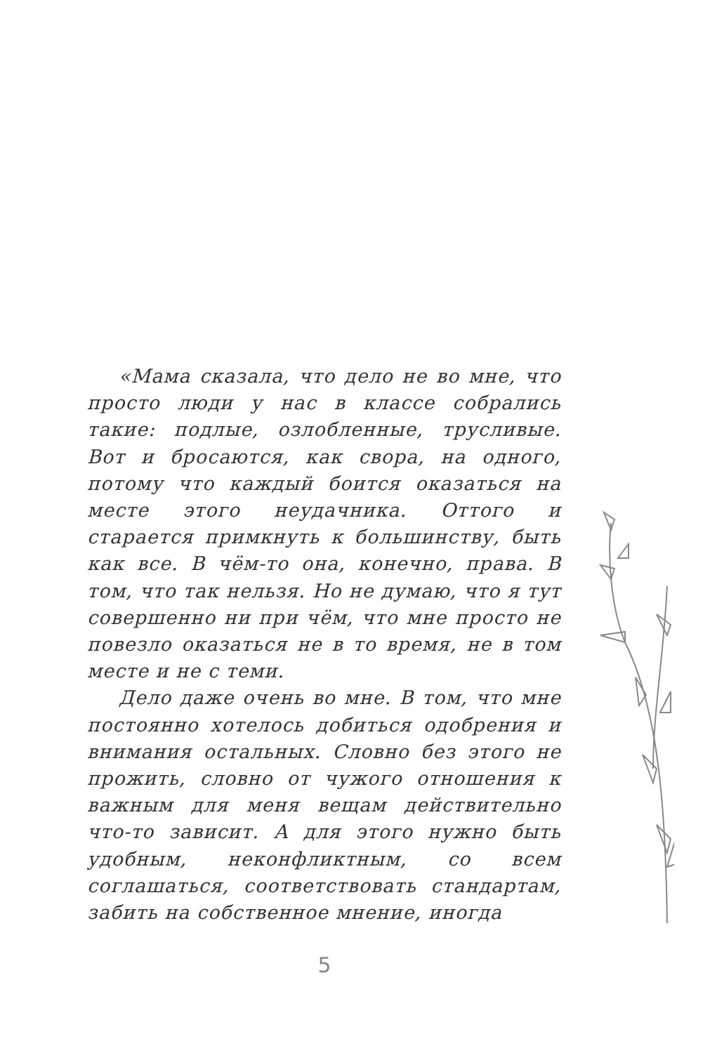«Мама сказала, что дело не во мне, что просто люди у нас в классе собрались такие: подлые, озлобленные, трусливые. Вот и бросаются, как свора, на одного, потому что каждый боится оказаться на месте этого неудачника. Оттого и старается примкнуть к большинству, быть как все. В чём-то она, конечно, права. В том, что так нельзя. Но не думаю, что я тут совершенно ни при чём, что мне просто не повезло оказаться не в то время, не в том месте и не с теми.
Дело даже очень во мне. В том, что мне постоянно хотелось добиться одобрения и внимания остальных. Словно без этого не прожить, словно от чужого отношения к важным для меня вещам действительно что-то зависит. А для этого нужно быть удобным, неконфликтным, со всем соглашаться, соответствовать стандартам, забить на собственное мнение, иногда
5